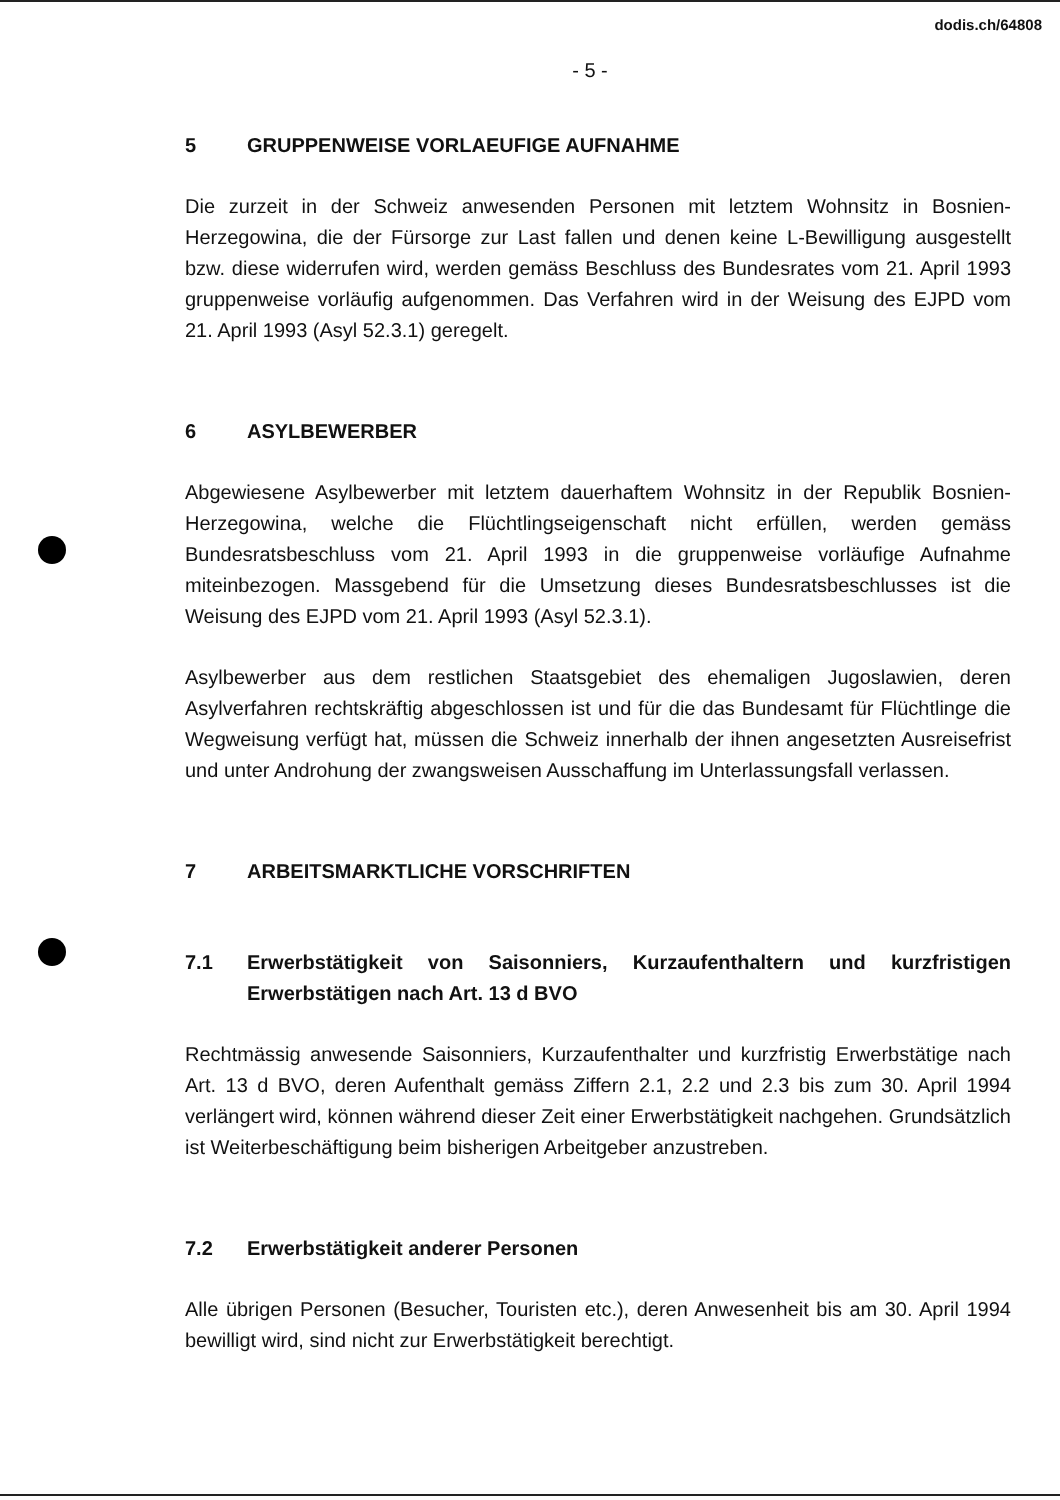dodis.ch/64808
- 5 -
5 GRUPPENWEISE VORLAEUFIGE AUFNAHME
Die zurzeit in der Schweiz anwesenden Personen mit letztem Wohnsitz in Bosnien-Herzegowina, die der Fürsorge zur Last fallen und denen keine L-Bewilligung ausgestellt bzw. diese widerrufen wird, werden gemäss Beschluss des Bundesrates vom 21. April 1993 gruppenweise vorläufig aufgenommen. Das Verfahren wird in der Weisung des EJPD vom 21. April 1993 (Asyl 52.3.1) geregelt.
6 ASYLBEWERBER
Abgewiesene Asylbewerber mit letztem dauerhaftem Wohnsitz in der Republik Bosnien-Herzegowina, welche die Flüchtlingseigenschaft nicht erfüllen, werden gemäss Bundesratsbeschluss vom 21. April 1993 in die gruppenweise vorläufige Aufnahme miteinbezogen. Massgebend für die Umsetzung dieses Bundesratsbeschlusses ist die Weisung des EJPD vom 21. April 1993 (Asyl 52.3.1).
Asylbewerber aus dem restlichen Staatsgebiet des ehemaligen Jugoslawien, deren Asylverfahren rechtskräftig abgeschlossen ist und für die das Bundesamt für Flüchtlinge die Wegweisung verfügt hat, müssen die Schweiz innerhalb der ihnen angesetzten Ausreisefrist und unter Androhung der zwangsweisen Ausschaffung im Unterlassungsfall verlassen.
7 ARBEITSMARKTLICHE VORSCHRIFTEN
7.1 Erwerbstätigkeit von Saisonniers, Kurzaufenthaltern und kurzfristigen Erwerbstätigen nach Art. 13 d BVO
Rechtmässig anwesende Saisonniers, Kurzaufenthalter und kurzfristig Erwerbstätige nach Art. 13 d BVO, deren Aufenthalt gemäss Ziffern 2.1, 2.2 und 2.3 bis zum 30. April 1994 verlängert wird, können während dieser Zeit einer Erwerbstätigkeit nachgehen. Grundsätzlich ist Weiterbeschäftigung beim bisherigen Arbeitgeber anzustreben.
7.2 Erwerbstätigkeit anderer Personen
Alle übrigen Personen (Besucher, Touristen etc.), deren Anwesenheit bis am 30. April 1994 bewilligt wird, sind nicht zur Erwerbstätigkeit berechtigt.